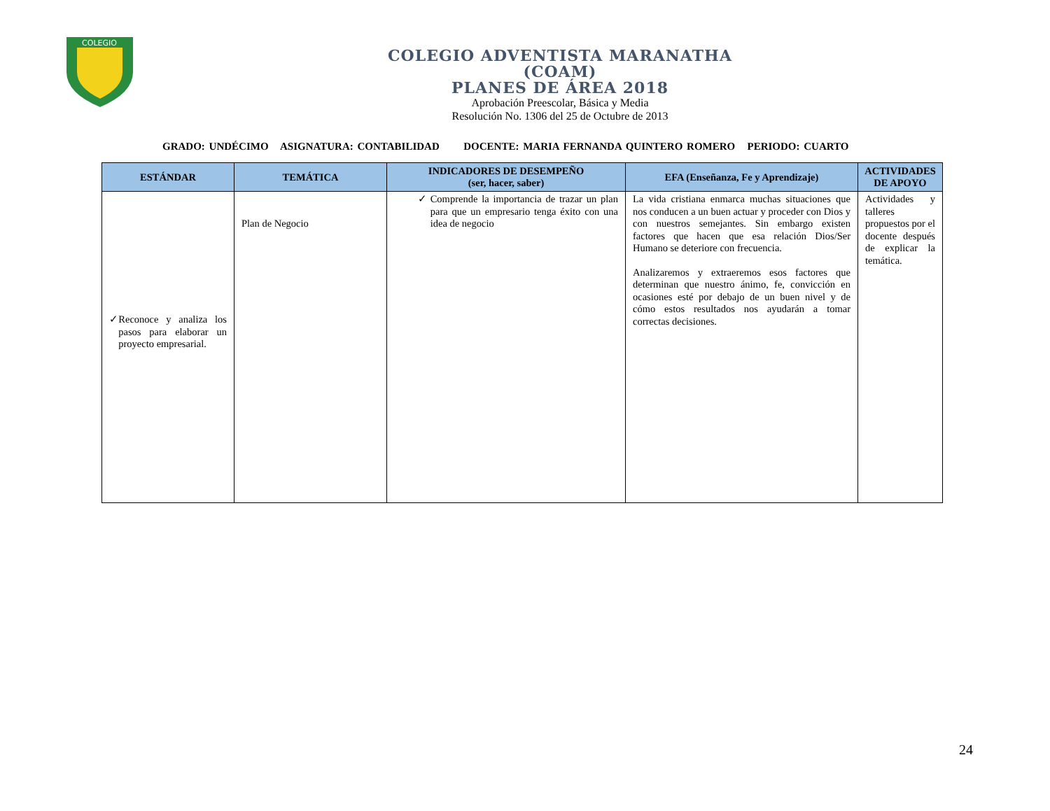COLEGIO
COLEGIO ADVENTISTA MARANATHA
(COAM)
PLANES DE ÁREA 2018
Aprobación Preescolar, Básica y Media
Resolución No. 1306 del 25 de Octubre de 2013
GRADO: UNDÉCIMO ASIGNATURA: CONTABILIDAD DOCENTE: MARIA FERNANDA QUINTERO ROMERO PERIODO: CUARTO
| ESTÁNDAR | TEMÁTICA | INDICADORES DE DESEMPEÑO (ser, hacer, saber) | EFA (Enseñanza, Fe y Aprendizaje) | ACTIVIDADES DE APOYO |
| --- | --- | --- | --- | --- |
| ✓ Reconoce y analiza los pasos para elaborar un proyecto empresarial. | Plan de Negocio | ✓ Comprende la importancia de trazar un plan para que un empresario tenga éxito con una idea de negocio | La vida cristiana enmarca muchas situaciones que nos conducen a un buen actuar y proceder con Dios y con nuestros semejantes. Sin embargo existen factores que hacen que esa relación Dios/Ser Humano se deteriore con frecuencia. Analizaremos y extraeremos esos factores que determinan que nuestro ánimo, fe, convicción en ocasiones esté por debajo de un buen nivel y de cómo estos resultados nos ayudarán a tomar correctas decisiones. | Actividades y talleres propuestos por el docente después de explicar la temática. |
24